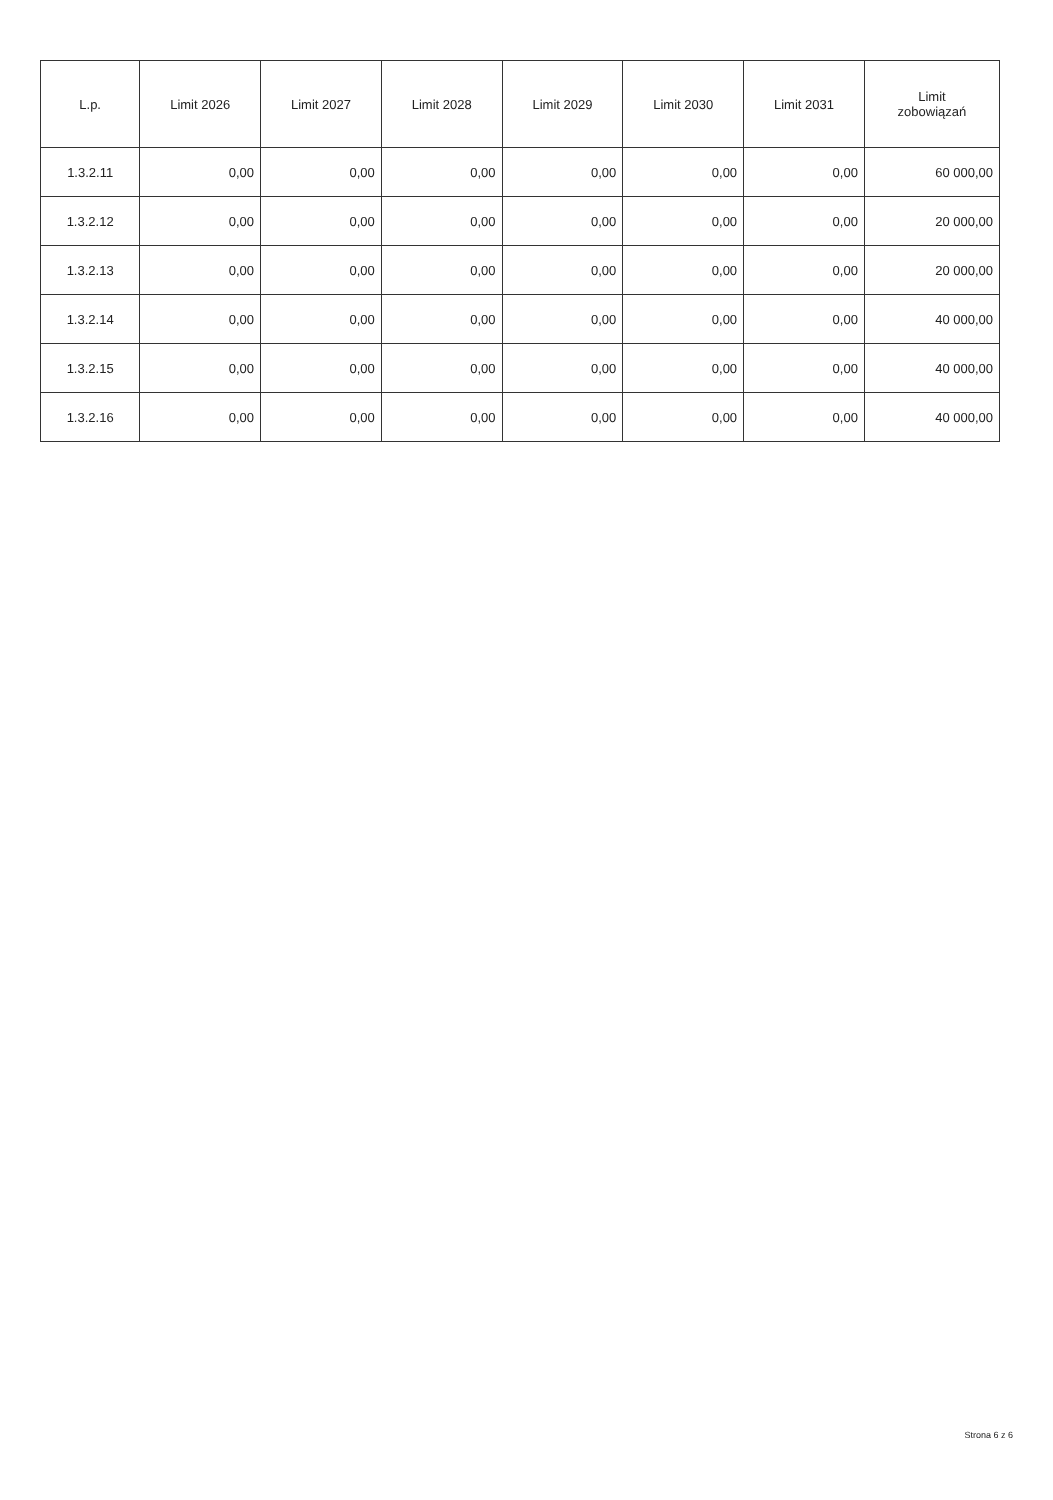| L.p. | Limit 2026 | Limit 2027 | Limit 2028 | Limit 2029 | Limit 2030 | Limit 2031 | Limit zobowiązań |
| --- | --- | --- | --- | --- | --- | --- | --- |
| 1.3.2.11 | 0,00 | 0,00 | 0,00 | 0,00 | 0,00 | 0,00 | 60 000,00 |
| 1.3.2.12 | 0,00 | 0,00 | 0,00 | 0,00 | 0,00 | 0,00 | 20 000,00 |
| 1.3.2.13 | 0,00 | 0,00 | 0,00 | 0,00 | 0,00 | 0,00 | 20 000,00 |
| 1.3.2.14 | 0,00 | 0,00 | 0,00 | 0,00 | 0,00 | 0,00 | 40 000,00 |
| 1.3.2.15 | 0,00 | 0,00 | 0,00 | 0,00 | 0,00 | 0,00 | 40 000,00 |
| 1.3.2.16 | 0,00 | 0,00 | 0,00 | 0,00 | 0,00 | 0,00 | 40 000,00 |
Strona 6 z 6